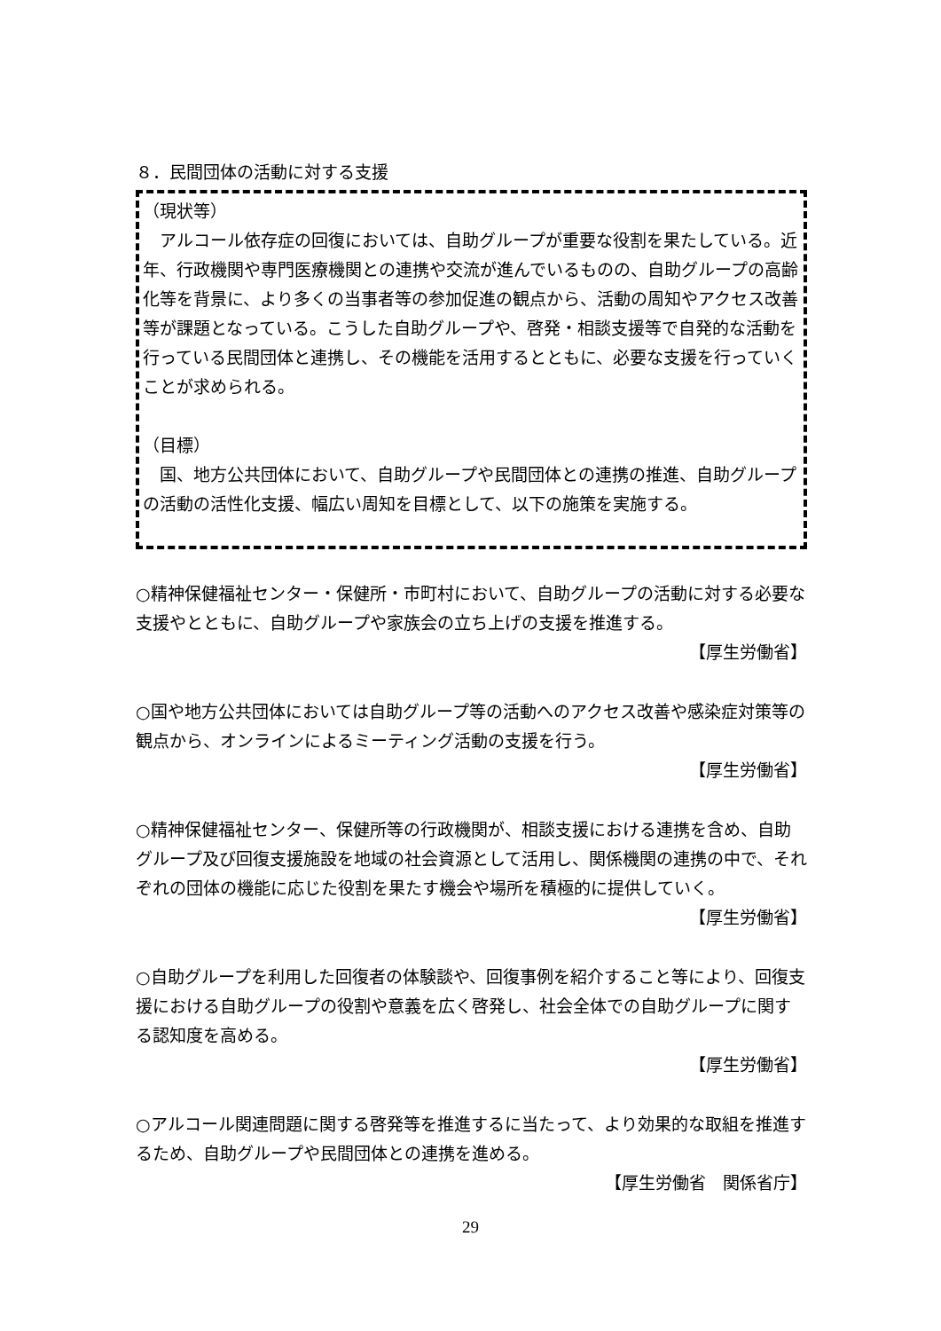８．民間団体の活動に対する支援
（現状等）
　アルコール依存症の回復においては、自助グループが重要な役割を果たしている。近年、行政機関や専門医療機関との連携や交流が進んでいるものの、自助グループの高齢化等を背景に、より多くの当事者等の参加促進の観点から、活動の周知やアクセス改善等が課題となっている。こうした自助グループや、啓発・相談支援等で自発的な活動を行っている民間団体と連携し、その機能を活用するとともに、必要な支援を行っていくことが求められる。
（目標）
　国、地方公共団体において、自助グループや民間団体との連携の推進、自助グループの活動の活性化支援、幅広い周知を目標として、以下の施策を実施する。
○精神保健福祉センター・保健所・市町村において、自助グループの活動に対する必要な支援やとともに、自助グループや家族会の立ち上げの支援を推進する。
【厚生労働省】
○国や地方公共団体においては自助グループ等の活動へのアクセス改善や感染症対策等の観点から、オンラインによるミーティング活動の支援を行う。
【厚生労働省】
○精神保健福祉センター、保健所等の行政機関が、相談支援における連携を含め、自助グループ及び回復支援施設を地域の社会資源として活用し、関係機関の連携の中で、それぞれの団体の機能に応じた役割を果たす機会や場所を積極的に提供していく。
【厚生労働省】
○自助グループを利用した回復者の体験談や、回復事例を紹介すること等により、回復支援における自助グループの役割や意義を広く啓発し、社会全体での自助グループに関する認知度を高める。
【厚生労働省】
○アルコール関連問題に関する啓発等を推進するに当たって、より効果的な取組を推進するため、自助グループや民間団体との連携を進める。
【厚生労働省　関係省庁】
29